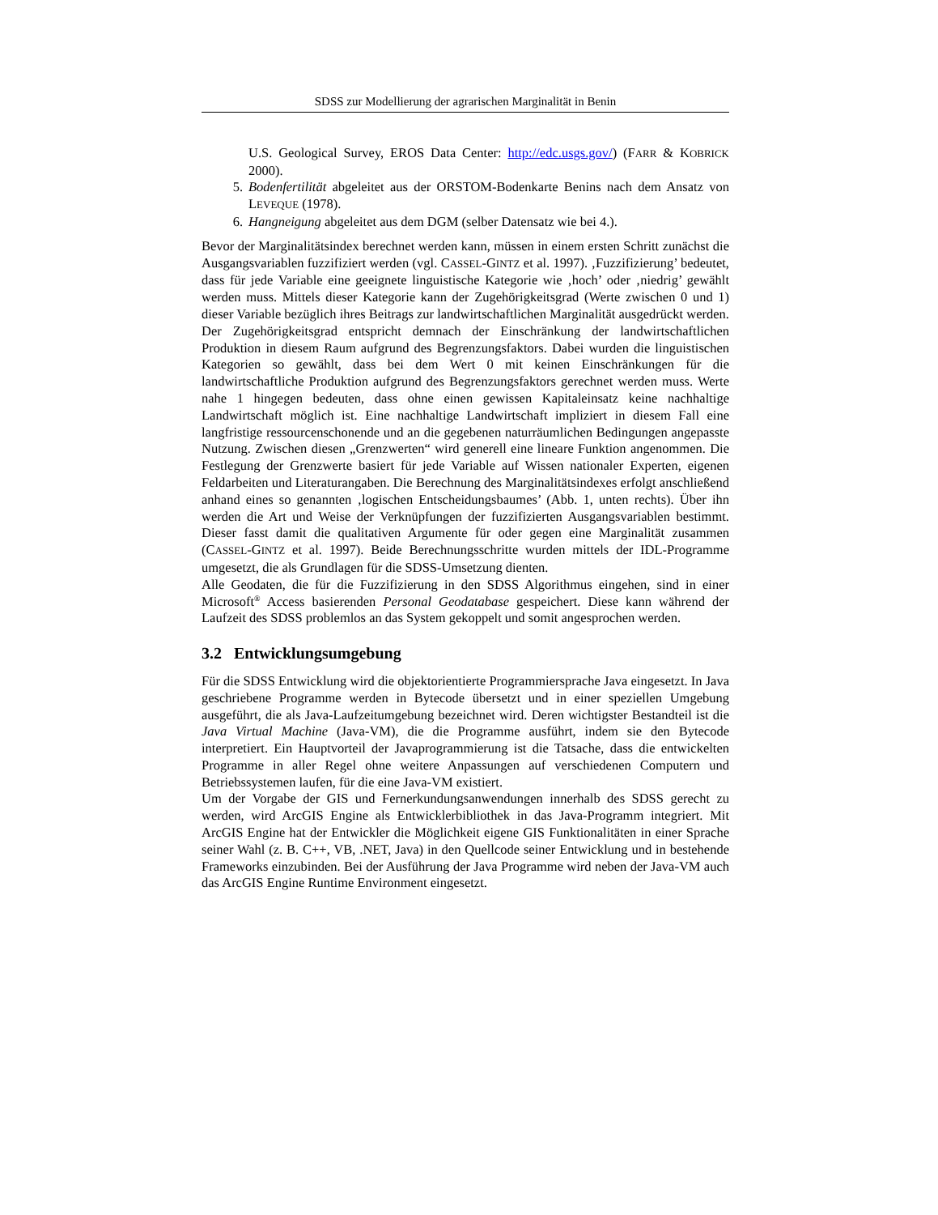SDSS zur Modellierung der agrarischen Marginalität in Benin
U.S. Geological Survey, EROS Data Center: http://edc.usgs.gov/) (FARR & KOBRICK 2000).
5. Bodenfertilität abgeleitet aus der ORSTOM-Bodenkarte Benins nach dem Ansatz von LEVEQUE (1978).
6. Hangneigung abgeleitet aus dem DGM (selber Datensatz wie bei 4.).
Bevor der Marginalitätsindex berechnet werden kann, müssen in einem ersten Schritt zunächst die Ausgangsvariablen fuzzifiziert werden (vgl. CASSEL-GINTZ et al. 1997). ‚Fuzzifizierung’ bedeutet, dass für jede Variable eine geeignete linguistische Kategorie wie ‚hoch’ oder ‚niedrig’ gewählt werden muss. Mittels dieser Kategorie kann der Zugehörigkeitsgrad (Werte zwischen 0 und 1) dieser Variable bezüglich ihres Beitrags zur landwirtschaftlichen Marginalität ausgedrückt werden. Der Zugehörigkeitsgrad entspricht demnach der Einschränkung der landwirtschaftlichen Produktion in diesem Raum aufgrund des Begrenzungsfaktors. Dabei wurden die linguistischen Kategorien so gewählt, dass bei dem Wert 0 mit keinen Einschränkungen für die landwirtschaftliche Produktion aufgrund des Begrenzungsfaktors gerechnet werden muss. Werte nahe 1 hingegen bedeuten, dass ohne einen gewissen Kapitaleinsatz keine nachhaltige Landwirtschaft möglich ist. Eine nachhaltige Landwirtschaft impliziert in diesem Fall eine langfristige ressourcenschonende und an die gegebenen naturräumlichen Bedingungen angepasste Nutzung. Zwischen diesen „Grenzwerten“ wird generell eine lineare Funktion angenommen. Die Festlegung der Grenzwerte basiert für jede Variable auf Wissen nationaler Experten, eigenen Feldarbeiten und Literaturangaben. Die Berechnung des Marginalitätsindexes erfolgt anschließend anhand eines so genannten ‚logischen Entscheidungsbaumes’ (Abb. 1, unten rechts). Über ihn werden die Art und Weise der Verknüpfungen der fuzzifizierten Ausgangsvariablen bestimmt. Dieser fasst damit die qualitativen Argumente für oder gegen eine Marginalität zusammen (CASSEL-GINTZ et al. 1997). Beide Berechnungsschritte wurden mittels der IDL-Programme umgesetzt, die als Grundlagen für die SDSS-Umsetzung dienten.
Alle Geodaten, die für die Fuzzifizierung in den SDSS Algorithmus eingehen, sind in einer Microsoft<sup>®</sup> Access basierenden Personal Geodatabase gespeichert. Diese kann während der Laufzeit des SDSS problemlos an das System gekoppelt und somit angesprochen werden.
3.2 Entwicklungsumgebung
Für die SDSS Entwicklung wird die objektorientierte Programmiersprache Java eingesetzt. In Java geschriebene Programme werden in Bytecode übersetzt und in einer speziellen Umgebung ausgeführt, die als Java-Laufzeitumgebung bezeichnet wird. Deren wichtigster Bestandteil ist die Java Virtual Machine (Java-VM), die die Programme ausführt, indem sie den Bytecode interpretiert. Ein Hauptvorteil der Javaprogrammierung ist die Tatsache, dass die entwickelten Programme in aller Regel ohne weitere Anpassungen auf verschiedenen Computern und Betriebssystemen laufen, für die eine Java-VM existiert.
Um der Vorgabe der GIS und Fernerkundungsanwendungen innerhalb des SDSS gerecht zu werden, wird ArcGIS Engine als Entwicklerbibliothek in das Java-Programm integriert. Mit ArcGIS Engine hat der Entwickler die Möglichkeit eigene GIS Funktionalitäten in einer Sprache seiner Wahl (z. B. C++, VB, .NET, Java) in den Quellcode seiner Entwicklung und in bestehende Frameworks einzubinden. Bei der Ausführung der Java Programme wird neben der Java-VM auch das ArcGIS Engine Runtime Environment eingesetzt.